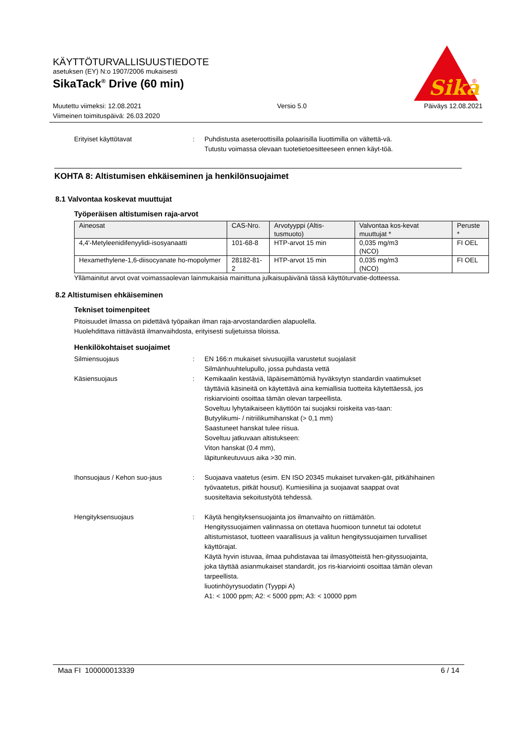KÄYTTÖTURVALLISUUSTIEDOTE
asetuksen (EY) N:o 1907/2006 mukaisesti
SikaTack<sup>®</sup> Drive (60 min)
Muutettu viimeksi: 12.08.2021
Viimeinen toimituspäivä: 26.03.2020
Versio 5.0 Päiväys 12.08.2021
Sika
®
Erityiset käyttötavat : Puhdistusta aseteroottisilla polaarisilla liuottimilla on vältettä-vä.
Tutustu voimassa olevaan tuotetietoesitteeseen ennen käyt-töä.
KOHTA 8: Altistumisen ehkäiseminen ja henkilönsuojaimet
8.1 Valvontaa koskevat muuttujat
Työperäisen altistumisen raja-arvot
| Aineosat | CAS-Nro. | Arvotyyppi (Altis-tusmuoto) | Valvontaa kos-kevat muuttujat * | Peruste * |
| --- | --- | --- | --- | --- |
| 4,4'-Metyleenidifenyylidi-isosyanaatti | 101-68-8 | HTP-arvot 15 min | 0,035 mg/m3 (NCO) | FI OEL |
| Hexamethylene-1,6-diisocyanate ho-mopolymer | 28182-81-2 | HTP-arvot 15 min | 0,035 mg/m3 (NCO) | FI OEL |
Yllämainitut arvot ovat voimassaolevan lainmukaisia mainittuna julkaisupäivänä tässä käyttöturvatie-dotteessa.
8.2 Altistumisen ehkäiseminen
Tekniset toimenpiteet
Pitoisuudet ilmassa on pidettävä työpaikan ilman raja-arvostandardien alapuolella.
Huolehdittava riittävästä ilmanvaihdosta, erityisesti suljetuissa tiloissa.
Henkilökohtaiset suojaimet
Silmiensuojaus : EN 166:n mukaiset sivusuojilla varustetut suojalasit
Silmänhuuhtelupullo, jossa puhdasta vettä
Käsiensuojaus : Kemikaalin kestäviä, läpäisemättömiä hyväksytyn standardin vaatimukset täyttäviä käsineitä on käytettävä aina kemiallisia tuotteita käytettäessä, jos riskiarviointi osoittaa tämän olevan tarpeellista.
Soveltuu lyhytaikaiseen käyttöön tai suojaksi roiskeita vas-taan:
Butyylikumi- / nitriilikumihanskat (> 0,1 mm)
Saastuneet hanskat tulee riisua.
Soveltuu jatkuvaan altistukseen:
Viton hanskat (0.4 mm),
läpitunkeutuvuus aika >30 min.
Ihonsuojaus / Kehon suo-jaus : Suojaava vaatetus (esim. EN ISO 20345 mukaiset turvaken-gät, pitkähihainen työvaatetus, pitkät housut). Kumiesiliina ja suojaavat saappat ovat suositeltavia sekoitustyötä tehdessä.
Hengityksensuojaus : Käytä hengityksensuojainta jos ilmanvaihto on riittämätön.
Hengityssuojaimen valinnassa on otettava huomioon tunnetut tai odotetut altistumistasot, tuotteen vaarallisuus ja valitun hengityssuojaimen turvalliset käyttörajat.
Käytä hyvin istuvaa, ilmaa puhdistavaa tai ilmasyötteistä hen-gityssuojainta, joka täyttää asianmukaiset standardit, jos ris-kiarviointi osoittaa tämän olevan tarpeellista.
liuotinhöyrysuodatin (Tyyppi A)
A1: < 1000 ppm; A2: < 5000 ppm; A3: < 10000 ppm
Maa FI 100000013339 6 / 14